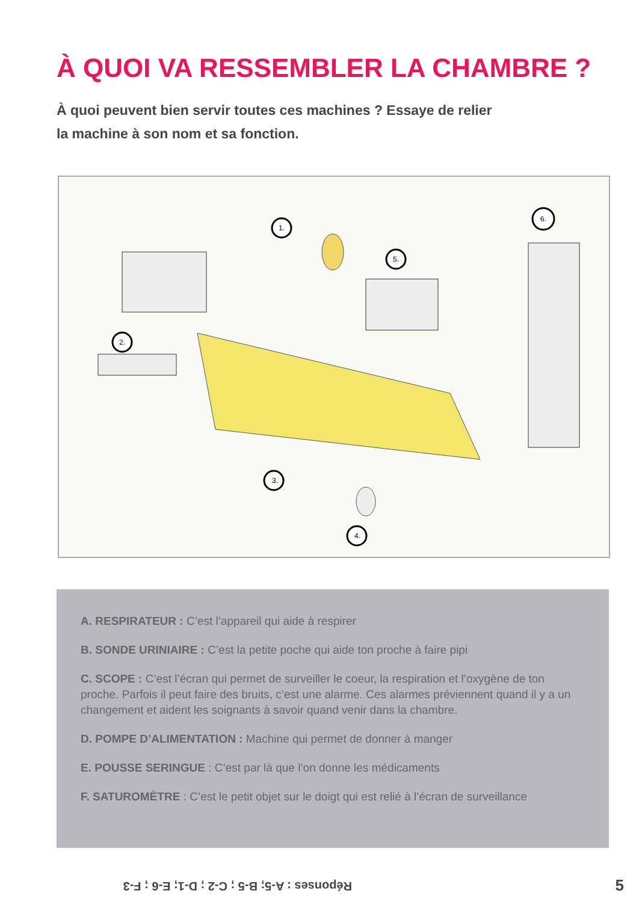À QUOI VA RESSEMBLER LA CHAMBRE ?
À quoi peuvent bien servir toutes ces machines ? Essaye de relier
la machine à son nom et sa fonction.
1.
2.
3.
4.
5.
6.
A. RESPIRATEUR : C’est l’appareil qui aide à respirer
B. SONDE URINIAIRE : C’est la petite poche qui aide ton proche à faire pipi
C. SCOPE : C’est l’écran qui permet de surveiller le coeur, la respiration et l’oxygène de ton proche. Parfois il peut faire des bruits, c’est une alarme. Ces alarmes préviennent quand il y a un changement et aident les soignants à savoir quand venir dans la chambre.
D. POMPE D’ALIMENTATION : Machine qui permet de donner à manger
E. POUSSE SERINGUE : C’est par là que l’on donne les médicaments
F. SATUROMÈTRE : C’est le petit objet sur le doigt qui est relié à l’écran de surveillance
Réponses : A-5; B-5 ; C-2 ; D-1; E-6 ; F-3
5